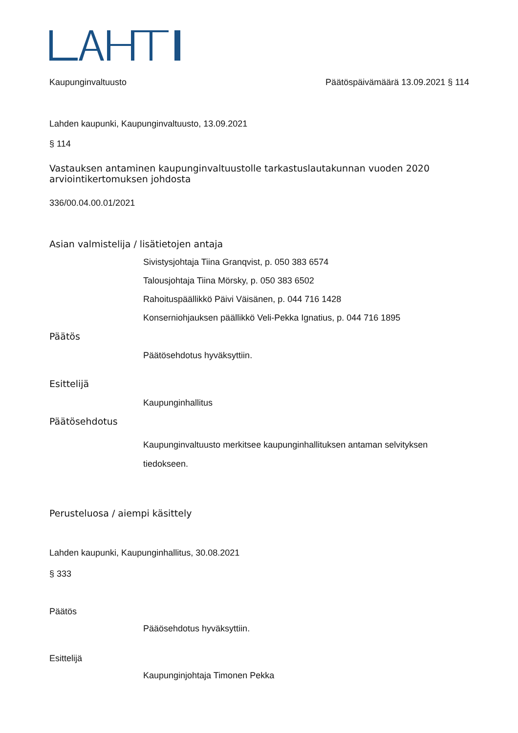Kaupunginvaltuusto Päätöspäivämäärä 13.09.2021 § 114
Lahden kaupunki, Kaupunginvaltuusto, 13.09.2021
§ 114
Vastauksen antaminen kaupunginvaltuustolle tarkastuslautakunnan vuoden 2020 arviointikertomuksen johdosta
336/00.04.00.01/2021
Asian valmistelija / lisätietojen antaja
Sivistysjohtaja Tiina Granqvist, p. 050 383 6574
Talousjohtaja Tiina Mörsky, p. 050 383 6502
Rahoituspäällikkö Päivi Väisänen, p. 044 716 1428
Konserniohjauksen päällikkö Veli-Pekka Ignatius, p. 044 716 1895
Päätös
Päätösehdotus hyväksyttiin.
Esittelijä
Kaupunginhallitus
Päätösehdotus
Kaupunginvaltuusto merkitsee kaupunginhallituksen antaman selvityksen tiedokseen.
Perusteluosa / aiempi käsittely
Lahden kaupunki, Kaupunginhallitus, 30.08.2021
§ 333
Päätös
Pääösehdotus hyväksyttiin.
Esittelijä
Kaupunginjohtaja Timonen Pekka